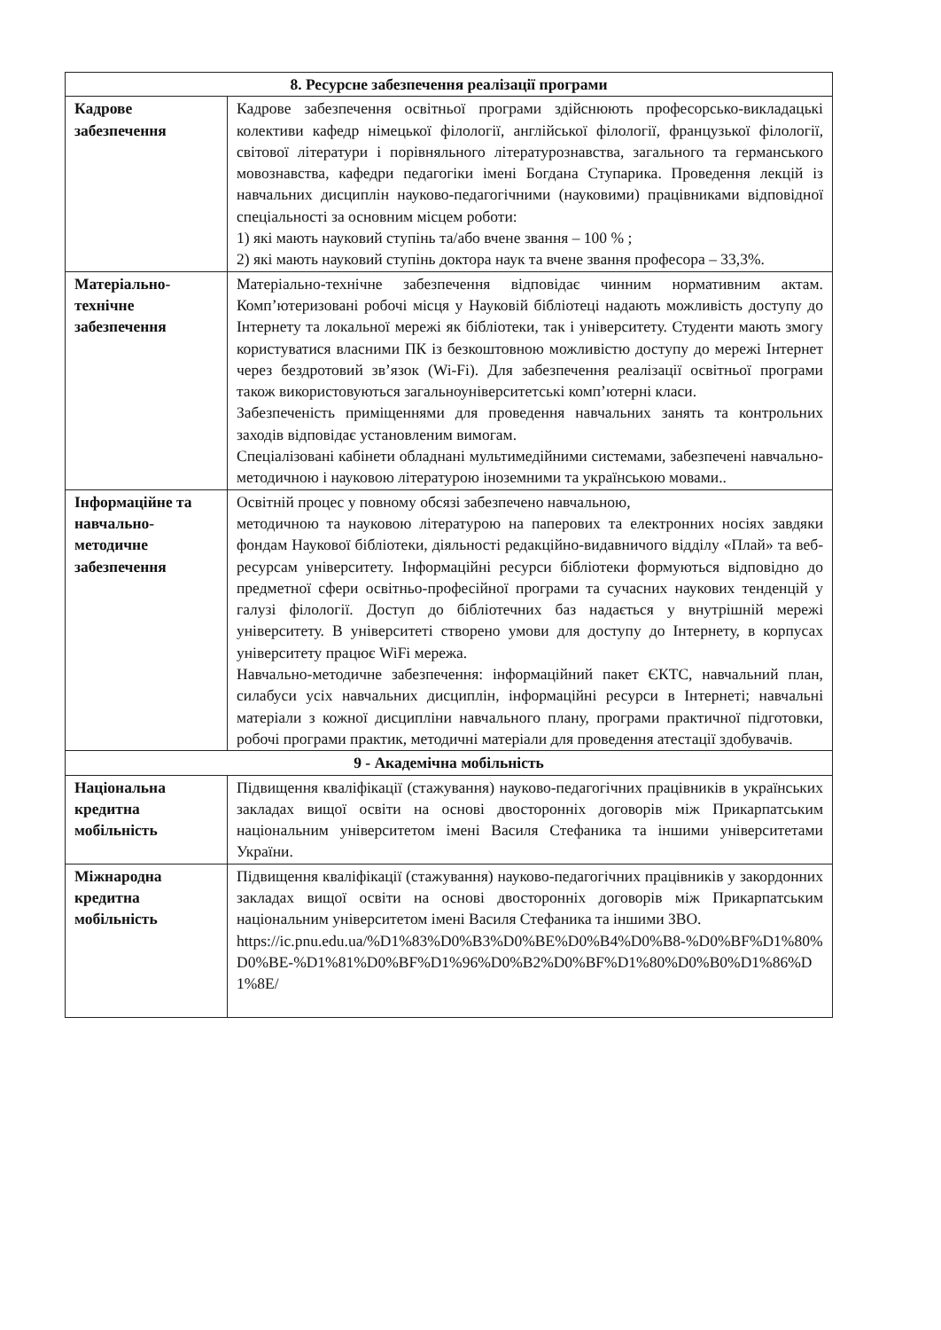| 8. Ресурсне забезпечення реалізації програми | |
| --- | --- |
| Кадрове забезпечення | Кадрове забезпечення освітньої програми здійснюють професорсько-викладацькі колективи кафедр німецької філології, англійської філології, французької філології, світової літератури і порівняльного літературознавства, загального та германського мовознавства, кафедри педагогіки імені Богдана Ступарика. Проведення лекцій із навчальних дисциплін науково-педагогічними (науковими) працівниками відповідної спеціальності за основним місцем роботи: 1) які мають науковий ступінь та/або вчене звання – 100 % ; 2) які мають науковий ступінь доктора наук та вчене звання професора – 33,3%. |
| Матеріально-технічне забезпечення | Матеріально-технічне забезпечення відповідає чинним нормативним актам. Комп’ютеризовані робочі місця у Науковій бібліотеці надають можливість доступу до Інтернету та локальної мережі як бібліотеки, так і університету. Студенти мають змогу користуватися власними ПК із безкоштовною можливістю доступу до мережі Інтернет через бездротовий зв’язок (Wi-Fi). Для забезпечення реалізації освітньої програми також використовуються загальноуніверситетські комп’ютерні класи. Забезпеченість приміщеннями для проведення навчальних занять та контрольних заходів відповідає установленим вимогам. Спеціалізовані кабінети обладнані мультимедійними системами, забезпечені навчально-методичною і науковою літературою іноземними та українською мовами.. |
| Інформаційне та навчально-методичне забезпечення | Освітній процес у повному обсязі забезпечено навчальною, методичною та науковою літературою на паперових та електронних носіях завдяки фондам Наукової бібліотеки, діяльності редакційно-видавничого відділу «Плай» та веб-ресурсам університету. Інформаційні ресурси бібліотеки формуються відповідно до предметної сфери освітньо-професійної програми та сучасних наукових тенденцій у галузі філології. Доступ до бібліотечних баз надається у внутрішній мережі університету. В університеті створено умови для доступу до Інтернету, в корпусах університету працює WiFi мережа. Навчально-методичне забезпечення: інформаційний пакет ЄКТС, навчальний план, силабуси усіх навчальних дисциплін, інформаційні ресурси в Інтернеті; навчальні матеріали з кожної дисципліни навчального плану, програми практичної підготовки, робочі програми практик, методичні матеріали для проведення атестації здобувачів. |
| 9 - Академічна мобільність | |
| Національна кредитна мобільність | Підвищення кваліфікації (стажування) науково-педагогічних працівників в українських закладах вищої освіти на основі двосторонніх договорів між Прикарпатським національним університетом імені Василя Стефаника та іншими університетами України. |
| Міжнародна кредитна мобільність | Підвищення кваліфікації (стажування) науково-педагогічних працівників у закордонних закладах вищої освіти на основі двосторонніх договорів між Прикарпатським національним університетом імені Василя Стефаника та іншими ЗВО. https://ic.pnu.edu.ua/%D1%83%D0%B3%D0%BE%D0%B4%D0%B8-%D0%BF%D1%80%D0%BE-%D1%81%D0%BF%D1%96%D0%B2%D0%BF%D1%80%D0%B0%D1%86%D1%8E/ |